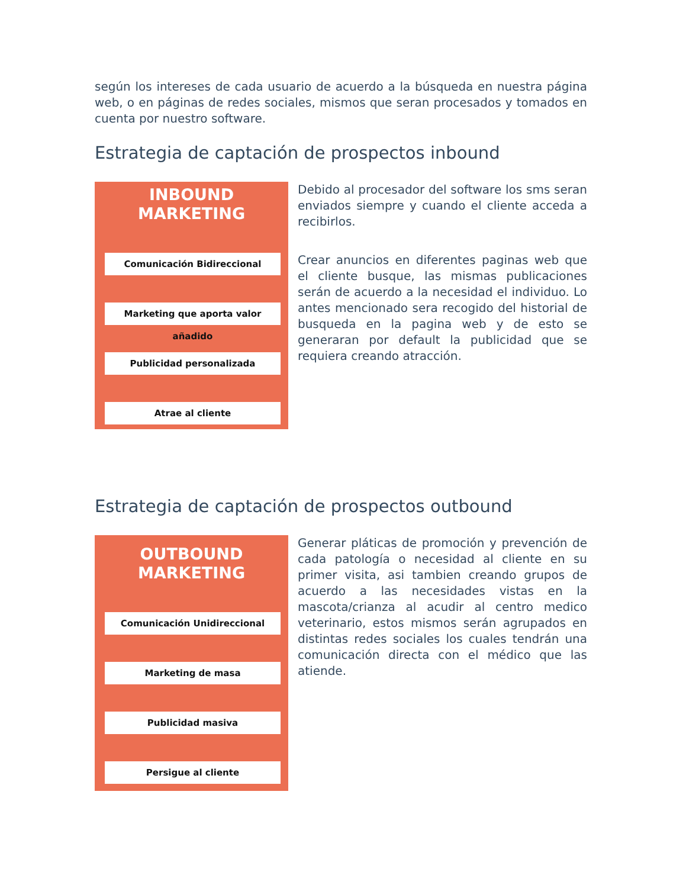según los intereses de cada usuario de acuerdo a la búsqueda en nuestra página web, o en páginas de redes sociales, mismos que seran procesados y tomados en cuenta por nuestro software.
Estrategia de captación de prospectos inbound
INBOUND
MARKETING
Comunicación Bidireccional
Marketing que aporta valor añadido
Publicidad personalizada
Atrae al cliente
Debido al procesador del software los sms seran enviados siempre y cuando el cliente acceda a recibirlos.
Crear anuncios en diferentes paginas web que el cliente busque, las mismas publicaciones serán de acuerdo a la necesidad el individuo. Lo antes mencionado sera recogido del historial de busqueda en la pagina web y de esto se generaran por default la publicidad que se requiera creando atracción.
Estrategia de captación de prospectos outbound
OUTBOUND
MARKETING
Comunicación Unidireccional
Marketing de masa
Publicidad masiva
Persigue al cliente
Generar pláticas de promoción y prevención de cada patología o necesidad al cliente en su primer visita, asi tambien creando grupos de acuerdo a las necesidades vistas en la mascota/crianza al acudir al centro medico veterinario, estos mismos serán agrupados en distintas redes sociales los cuales tendrán una comunicación directa con el médico que las atiende.